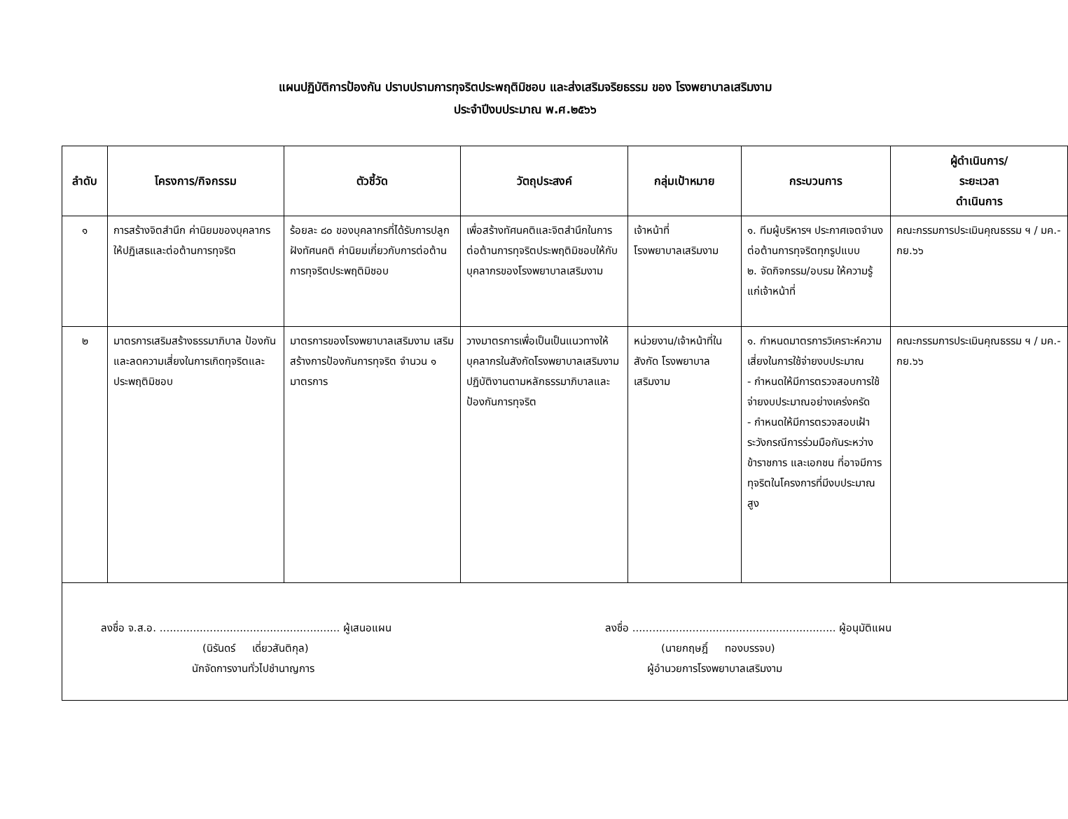แผนปฏิบัติการป้องกัน ปราบปรามการทุจริตประพฤติมิชอบ และส่งเสริมจริยธรรม ของ โรงพยาบาลเสริมงาม
ประจำปีงบประมาณ พ.ศ.๒๕๖๖
| ลำดับ | โครงการ/กิจกรรม | ตัวชี้วัด | วัตถุประสงค์ | กลุ่มเป้าหมาย | กระบวนการ | ผู้ดำเนินการ/ ระยะเวลา ดำเนินการ |
| --- | --- | --- | --- | --- | --- | --- |
| ๑ | การสร้างจิตสำนึก ค่านิยมของบุคลากรให้ปฏิเสธและต่อต้านการทุจริต | ร้อยละ ๘๐ ของบุคลากรที่ได้รับการปลูกฝังทัศนคติ ค่านิยมเกี่ยวกับการต่อต้านการทุจริตประพฤติมิชอบ | เพื่อสร้างทัศนคติและจิตสำนึกในการต่อต้านการทุจริตประพฤติมิชอบให้กับบุคลากรของโรงพยาบาลเสริมงาม | เจ้าหน้าที่ โรงพยาบาลเสริมงาม | ๑. ทีมผู้บริหารฯ ประกาศเจตจำนงต่อต้านการทุจริตทุกรูปแบบ ๒. จัดกิจกรรม/อบรม ให้ความรู้แก่เจ้าหน้าที่ | คณะกรรมการประเมินคุณธรรม ฯ / มค.-กย.๖๖ |
| ๒ | มาตรการเสริมสร้างธรรมาภิบาล ป้องกันและลดความเสี่ยงในการเกิดทุจริตและประพฤติมิชอบ | มาตรการของโรงพยาบาลเสริมงาม เสริมสร้างการป้องกันการทุจริต จำนวน ๑ มาตรการ | วางมาตรการเพื่อเป็นเป็นแนวทางให้บุคลากรในสังกัดโรงพยาบาลเสริมงาม ปฏิบัติงานตามหลักธรรมาภิบาลและป้องกันการทุจริต | หน่วยงาน/เจ้าหน้าที่ในสังกัด โรงพยาบาลเสริมงาม | ๑. กำหนดมาตรการวิเคราะห์ความเสี่ยงในการใช้จ่ายงบประมาณ - กำหนดให้มีการตรวจสอบการใช้จ่ายงบประมาณอย่างเคร่งครัด - กำหนดให้มีการตรวจสอบเฝ้าระวังกรณีการร่วมมือกันระหว่างข้าราชการ และเอกชน ที่อาจมีการทุจริตในโครงการที่มีงบประมาณสูง | คณะกรรมการประเมินคุณธรรม ฯ / มค.-กย.๖๖ |
| ลงชื่อ จ.ส.อ. ...................................................... ผู้เสนอแผน (นิรันดร์ เดี่ยวสันติกุล) นักจัดการงานทั่วไปชำนาญการ ลงชื่อ ............................................................. ผู้อนุมัติแผน (นายกฤษฎิ์ ทองบรรจบ) ผู้อำนวยการโรงพยาบาลเสริมงาม | | | | | | |